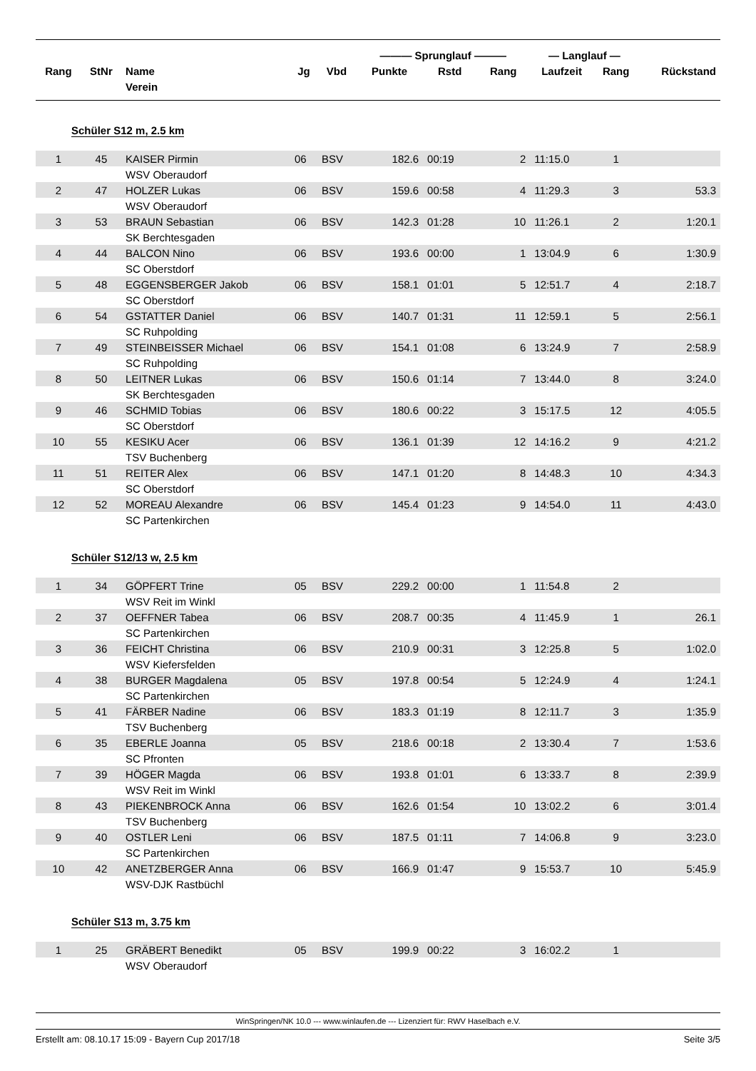| | | | | | ——— Sprunglauf ——— | | | — Langlauf — | | |
| --- | --- | --- | --- | --- | --- | --- | --- | --- | --- | --- |
| Rang | StNr | Name | Jg | Vbd | Punkte | Rstd | Rang | Laufzeit | Rang | Rückstand |
| | | Verein | | | | | | | | |
| Schüler S12 m, 2.5 km | | | | | | | | | | |
| 1 | 45 | KAISER Pirmin | 06 | BSV | 182.6 | 00:19 | 2 | 11:15.0 | 1 | |
| | | WSV Oberaudorf | | | | | | | | |
| 2 | 47 | HOLZER Lukas | 06 | BSV | 159.6 | 00:58 | 4 | 11:29.3 | 3 | 53.3 |
| | | WSV Oberaudorf | | | | | | | | |
| 3 | 53 | BRAUN Sebastian | 06 | BSV | 142.3 | 01:28 | 10 | 11:26.1 | 2 | 1:20.1 |
| | | SK Berchtesgaden | | | | | | | | |
| 4 | 44 | BALCON Nino | 06 | BSV | 193.6 | 00:00 | 1 | 13:04.9 | 6 | 1:30.9 |
| | | SC Oberstdorf | | | | | | | | |
| 5 | 48 | EGGENSBERGER Jakob | 06 | BSV | 158.1 | 01:01 | 5 | 12:51.7 | 4 | 2:18.7 |
| | | SC Oberstdorf | | | | | | | | |
| 6 | 54 | GSTATTER Daniel | 06 | BSV | 140.7 | 01:31 | 11 | 12:59.1 | 5 | 2:56.1 |
| | | SC Ruhpolding | | | | | | | | |
| 7 | 49 | STEINBEISSER Michael | 06 | BSV | 154.1 | 01:08 | 6 | 13:24.9 | 7 | 2:58.9 |
| | | SC Ruhpolding | | | | | | | | |
| 8 | 50 | LEITNER Lukas | 06 | BSV | 150.6 | 01:14 | 7 | 13:44.0 | 8 | 3:24.0 |
| | | SK Berchtesgaden | | | | | | | | |
| 9 | 46 | SCHMID Tobias | 06 | BSV | 180.6 | 00:22 | 3 | 15:17.5 | 12 | 4:05.5 |
| | | SC Oberstdorf | | | | | | | | |
| 10 | 55 | KESIKU Acer | 06 | BSV | 136.1 | 01:39 | 12 | 14:16.2 | 9 | 4:21.2 |
| | | TSV Buchenberg | | | | | | | | |
| 11 | 51 | REITER Alex | 06 | BSV | 147.1 | 01:20 | 8 | 14:48.3 | 10 | 4:34.3 |
| | | SC Oberstdorf | | | | | | | | |
| 12 | 52 | MOREAU Alexandre | 06 | BSV | 145.4 | 01:23 | 9 | 14:54.0 | 11 | 4:43.0 |
| | | SC Partenkirchen | | | | | | | | |
| Schüler S12/13 w, 2.5 km | | | | | | | | | | |
| 1 | 34 | GÖPFERT Trine | 05 | BSV | 229.2 | 00:00 | 1 | 11:54.8 | 2 | |
| | | WSV Reit im Winkl | | | | | | | | |
| 2 | 37 | OEFFNER Tabea | 06 | BSV | 208.7 | 00:35 | 4 | 11:45.9 | 1 | 26.1 |
| | | SC Partenkirchen | | | | | | | | |
| 3 | 36 | FEICHT Christina | 06 | BSV | 210.9 | 00:31 | 3 | 12:25.8 | 5 | 1:02.0 |
| | | WSV Kiefersfelden | | | | | | | | |
| 4 | 38 | BURGER Magdalena | 05 | BSV | 197.8 | 00:54 | 5 | 12:24.9 | 4 | 1:24.1 |
| | | SC Partenkirchen | | | | | | | | |
| 5 | 41 | FÄRBER Nadine | 06 | BSV | 183.3 | 01:19 | 8 | 12:11.7 | 3 | 1:35.9 |
| | | TSV Buchenberg | | | | | | | | |
| 6 | 35 | EBERLE Joanna | 05 | BSV | 218.6 | 00:18 | 2 | 13:30.4 | 7 | 1:53.6 |
| | | SC Pfronten | | | | | | | | |
| 7 | 39 | HÖGER Magda | 06 | BSV | 193.8 | 01:01 | 6 | 13:33.7 | 8 | 2:39.9 |
| | | WSV Reit im Winkl | | | | | | | | |
| 8 | 43 | PIEKENBROCK Anna | 06 | BSV | 162.6 | 01:54 | 10 | 13:02.2 | 6 | 3:01.4 |
| | | TSV Buchenberg | | | | | | | | |
| 9 | 40 | OSTLER Leni | 06 | BSV | 187.5 | 01:11 | 7 | 14:06.8 | 9 | 3:23.0 |
| | | SC Partenkirchen | | | | | | | | |
| 10 | 42 | ANETZBERGER Anna | 06 | BSV | 166.9 | 01:47 | 9 | 15:53.7 | 10 | 5:45.9 |
| | | WSV-DJK Rastbüchl | | | | | | | | |
| Schüler S13 m, 3.75 km | | | | | | | | | | |
| 1 | 25 | GRÄBERT Benedikt | 05 | BSV | 199.9 | 00:22 | 3 | 16:02.2 | 1 | |
| | | WSV Oberaudorf | | | | | | | | |
WinSpringen/NK 10.0 --- www.winlaufen.de --- Lizenziert für: RWV Haselbach e.V.
Erstellt am: 08.10.17 15:09 - Bayern Cup 2017/18 Seite 3/5